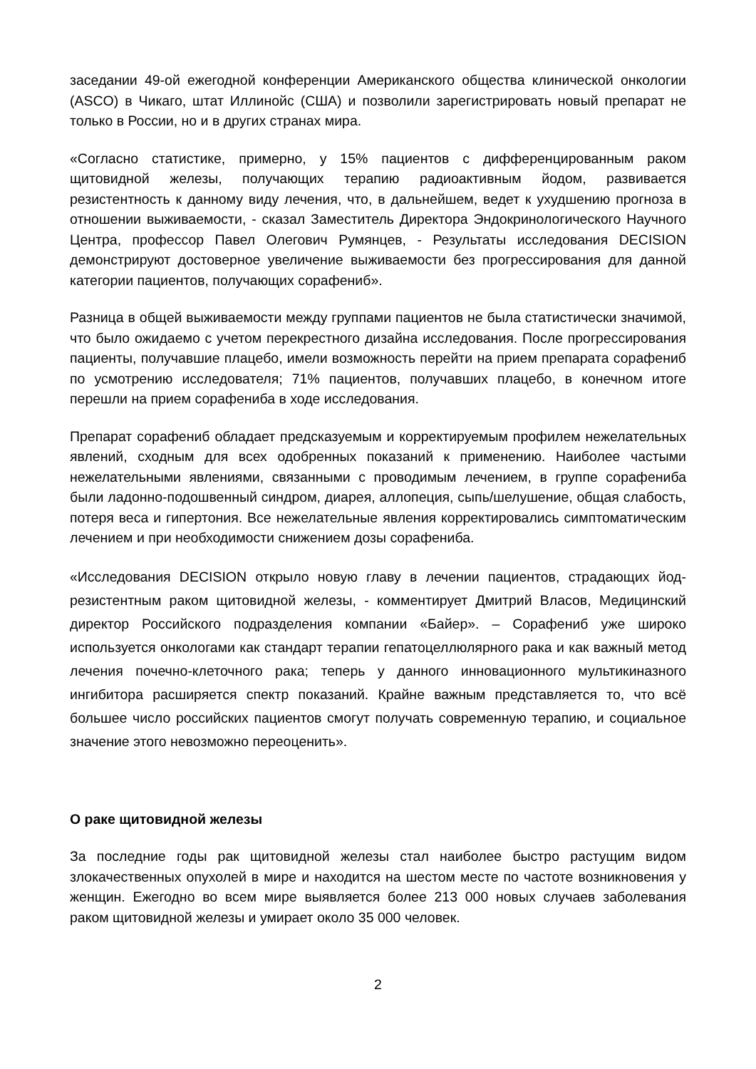заседании 49-ой ежегодной конференции Американского общества клинической онкологии (ASCO) в Чикаго, штат Иллинойс (США) и позволили зарегистрировать новый препарат не только в России, но и в других странах мира.
«Согласно статистике, примерно, у 15% пациентов с дифференцированным раком щитовидной железы, получающих терапию радиоактивным йодом, развивается резистентность к данному виду лечения, что, в дальнейшем, ведет к ухудшению прогноза в отношении выживаемости, - сказал Заместитель Директора Эндокринологического Научного Центра, профессор Павел Олегович Румянцев, - Результаты исследования DECISION демонстрируют достоверное увеличение выживаемости без прогрессирования для данной категории пациентов, получающих сорафениб».
Разница в общей выживаемости между группами пациентов не была статистически значимой, что было ожидаемо с учетом перекрестного дизайна исследования. После прогрессирования пациенты, получавшие плацебо, имели возможность перейти на прием препарата сорафениб по усмотрению исследователя; 71% пациентов, получавших плацебо, в конечном итоге перешли на прием сорафениба в ходе исследования.
Препарат сорафениб обладает предсказуемым и корректируемым профилем нежелательных явлений, сходным для всех одобренных показаний к применению. Наиболее частыми нежелательными явлениями, связанными с проводимым лечением, в группе сорафениба были ладонно-подошвенный синдром, диарея, аллопеция, сыпь/шелушение, общая слабость, потеря веса и гипертония. Все нежелательные явления корректировались симптоматическим лечением и при необходимости снижением дозы сорафениба.
«Исследования DECISION открыло новую главу в лечении пациентов, страдающих йод-резистентным раком щитовидной железы, - комментирует Дмитрий Власов, Медицинский директор Российского подразделения компании «Байер». – Сорафениб уже широко используется онкологами как стандарт терапии гепатоцеллюлярного рака и как важный метод лечения почечно-клеточного рака; теперь у данного инновационного мультикиназного ингибитора расширяется спектр показаний. Крайне важным представляется то, что всё большее число российских пациентов смогут получать современную терапию, и социальное значение этого невозможно переоценить».
О раке щитовидной железы
За последние годы рак щитовидной железы стал наиболее быстро растущим видом злокачественных опухолей в мире и находится на шестом месте по частоте возникновения у женщин. Ежегодно во всем мире выявляется более 213 000 новых случаев заболевания раком щитовидной железы и умирает около 35 000 человек.
2